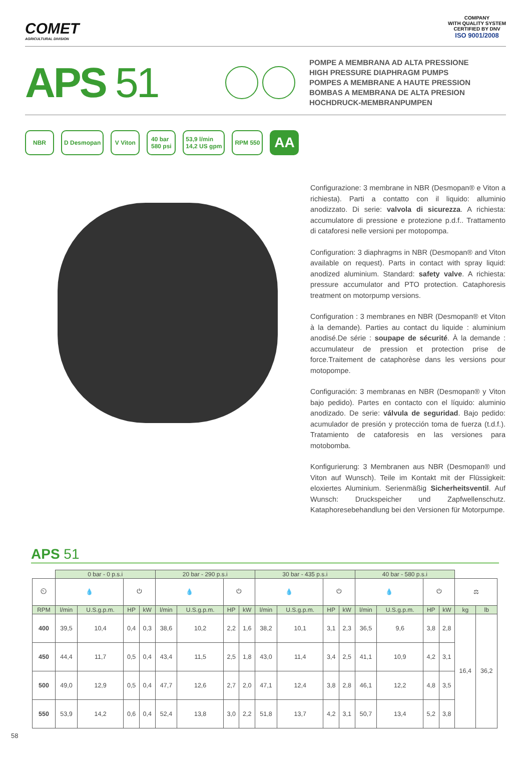COMET
AGRICULTURAL DIVISION
COMPANY
WITH QUALITY SYSTEM
CERTIFIED BY DNV
ISO 9001/2008
APS 51
POMPE A MEMBRANA AD ALTA PRESSIONE
HIGH PRESSURE DIAPHRAGM PUMPS
POMPES A MEMBRANE A HAUTE PRESSION
BOMBAS A MEMBRANA DE ALTA PRESION
HOCHDRUCK-MEMBRANPUMPEN
NBR D Desmopan V Viton 40 bar
580 psi
53,9 l/min
14,2 US gpm
RPM 550
AA
Configurazione: 3 membrane in NBR (Desmopan® e Viton a richiesta). Parti a contatto con il liquido: alluminio anodizzato. Di serie: valvola di sicurezza. A richiesta: accumulatore di pressione e protezione p.d.f.. Trattamento di cataforesi nelle versioni per motopompa.
Configuration: 3 diaphragms in NBR (Desmopan® and Viton available on request). Parts in contact with spray liquid: anodized aluminium. Standard: safety valve. A richiesta: pressure accumulator and PTO protection. Cataphoresis treatment on motorpump versions.
Configuration : 3 membranes en NBR (Desmopan® et Viton à la demande). Parties au contact du liquide : aluminium anodisé.De série : soupape de sécurité. À la demande : accumulateur de pression et protection prise de force.Traitement de cataphorèse dans les versions pour motopompe.
Configuración: 3 membranas en NBR (Desmopan® y Viton bajo pedido). Partes en contacto con el líquido: aluminio anodizado. De serie: válvula de seguridad. Bajo pedido: acumulador de presión y protección toma de fuerza (t.d.f.). Tratamiento de cataforesis en las versiones para motobomba.
Konfigurierung: 3 Membranen aus NBR (Desmopan® und Viton auf Wunsch). Teile im Kontakt mit der Flüssigkeit: eloxiertes Aluminium. Serienmäßig Sicherheitsventil. Auf Wunsch: Druckspeicher und Zapfwellenschutz. Kataphoresebehandlung bei den Versionen für Motorpumpe.
APS 51
| | 0 bar - 0 p.s.i | | | | 20 bar - 290 p.s.i | | | | 30 bar - 435 p.s.i | | | | 40 bar - 580 p.s.i | | | | | |
| ⏲ | 💧 | | ⏻ | | 💧 | | ⏻ | | 💧 | | ⏻ | | 💧 | | ⏻ | | ⚖ | |
| RPM | l/min | U.S.g.p.m. | HP | kW | l/min | U.S.g.p.m. | HP | kW | l/min | U.S.g.p.m. | HP | kW | l/min | U.S.g.p.m. | HP | kW | kg | lb |
| 400 | 39,5 | 10,4 | 0,4 | 0,3 | 38,6 | 10,2 | 2,2 | 1,6 | 38,2 | 10,1 | 3,1 | 2,3 | 36,5 | 9,6 | 3,8 | 2,8 | 16,4 | 36,2 |
| 450 | 44,4 | 11,7 | 0,5 | 0,4 | 43,4 | 11,5 | 2,5 | 1,8 | 43,0 | 11,4 | 3,4 | 2,5 | 41,1 | 10,9 | 4,2 | 3,1 | | |
| 500 | 49,0 | 12,9 | 0,5 | 0,4 | 47,7 | 12,6 | 2,7 | 2,0 | 47,1 | 12,4 | 3,8 | 2,8 | 46,1 | 12,2 | 4,8 | 3,5 | | |
| 550 | 53,9 | 14,2 | 0,6 | 0,4 | 52,4 | 13,8 | 3,0 | 2,2 | 51,8 | 13,7 | 4,2 | 3,1 | 50,7 | 13,4 | 5,2 | 3,8 | | |
58